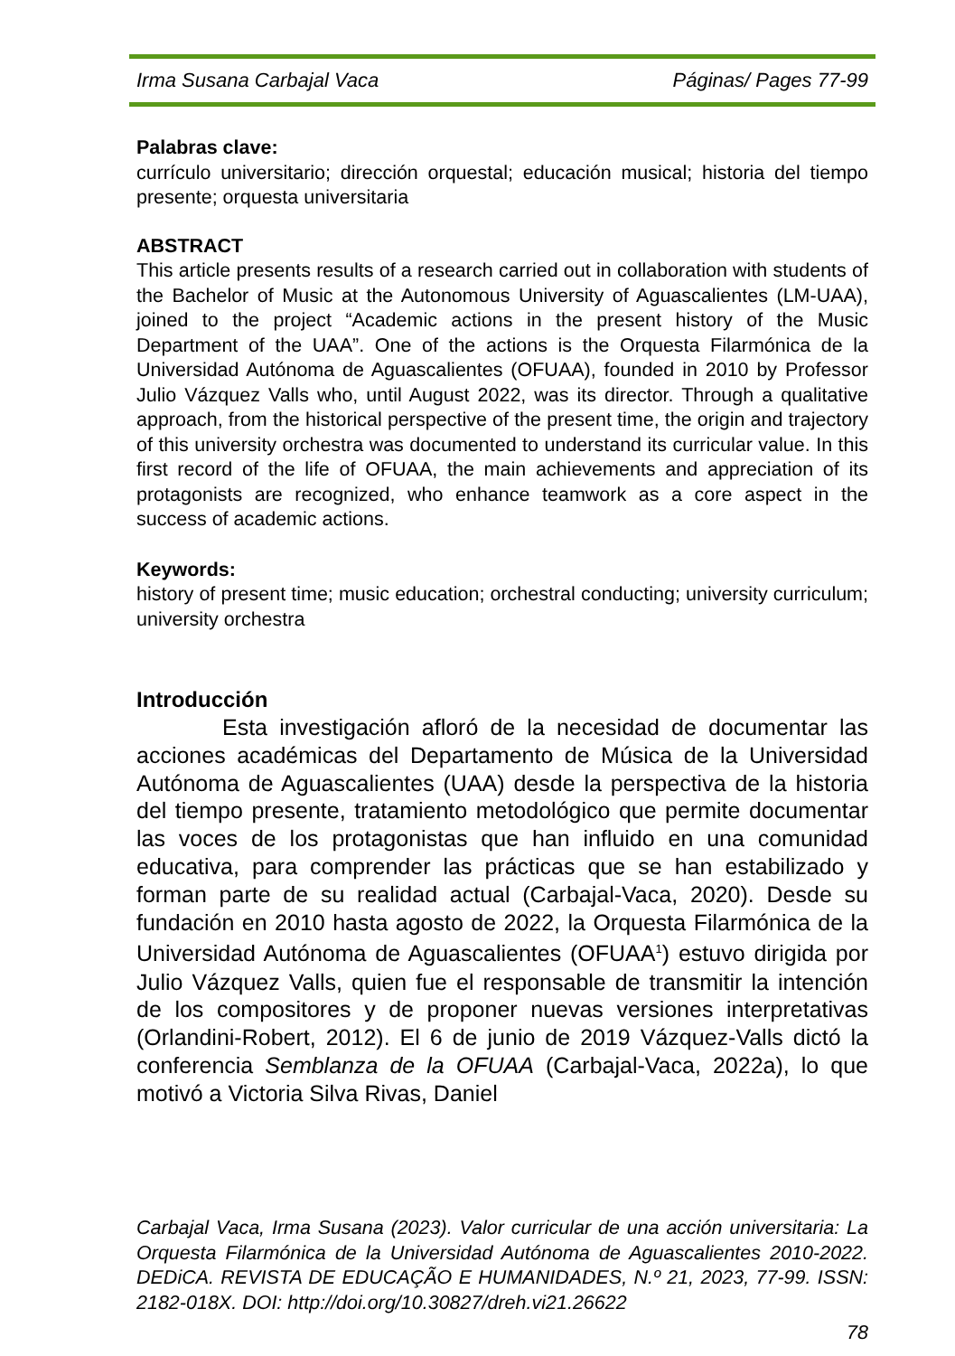Irma Susana Carbajal Vaca Páginas/ Pages 77-99
Palabras clave:
currículo universitario; dirección orquestal; educación musical; historia del tiempo presente; orquesta universitaria
ABSTRACT
This article presents results of a research carried out in collaboration with students of the Bachelor of Music at the Autonomous University of Aguascalientes (LM-UAA), joined to the project “Academic actions in the present history of the Music Department of the UAA”. One of the actions is the Orquesta Filarmónica de la Universidad Autónoma de Aguascalientes (OFUAA), founded in 2010 by Professor Julio Vázquez Valls who, until August 2022, was its director. Through a qualitative approach, from the historical perspective of the present time, the origin and trajectory of this university orchestra was documented to understand its curricular value. In this first record of the life of OFUAA, the main achievements and appreciation of its protagonists are recognized, who enhance teamwork as a core aspect in the success of academic actions.
Keywords:
history of present time; music education; orchestral conducting; university curriculum; university orchestra
Introducción
Esta investigación afloró de la necesidad de documentar las acciones académicas del Departamento de Música de la Universidad Autónoma de Aguascalientes (UAA) desde la perspectiva de la historia del tiempo presente, tratamiento metodológico que permite documentar las voces de los protagonistas que han influido en una comunidad educativa, para comprender las prácticas que se han estabilizado y forman parte de su realidad actual (Carbajal-Vaca, 2020). Desde su fundación en 2010 hasta agosto de 2022, la Orquesta Filarmónica de la Universidad Autónoma de Aguascalientes (OFUAA<sup>1</sup>) estuvo dirigida por Julio Vázquez Valls, quien fue el responsable de transmitir la intención de los compositores y de proponer nuevas versiones interpretativas (Orlandini-Robert, 2012). El 6 de junio de 2019 Vázquez-Valls dictó la conferencia Semblanza de la OFUAA (Carbajal-Vaca, 2022a), lo que motivó a Victoria Silva Rivas, Daniel
Carbajal Vaca, Irma Susana (2023). Valor curricular de una acción universitaria: La Orquesta Filarmónica de la Universidad Autónoma de Aguascalientes 2010-2022. DEDiCA. REVISTA DE EDUCAÇÃO E HUMANIDADES, N.º 21, 2023, 77-99. ISSN: 2182-018X. DOI: http://doi.org/10.30827/dreh.vi21.26622
78